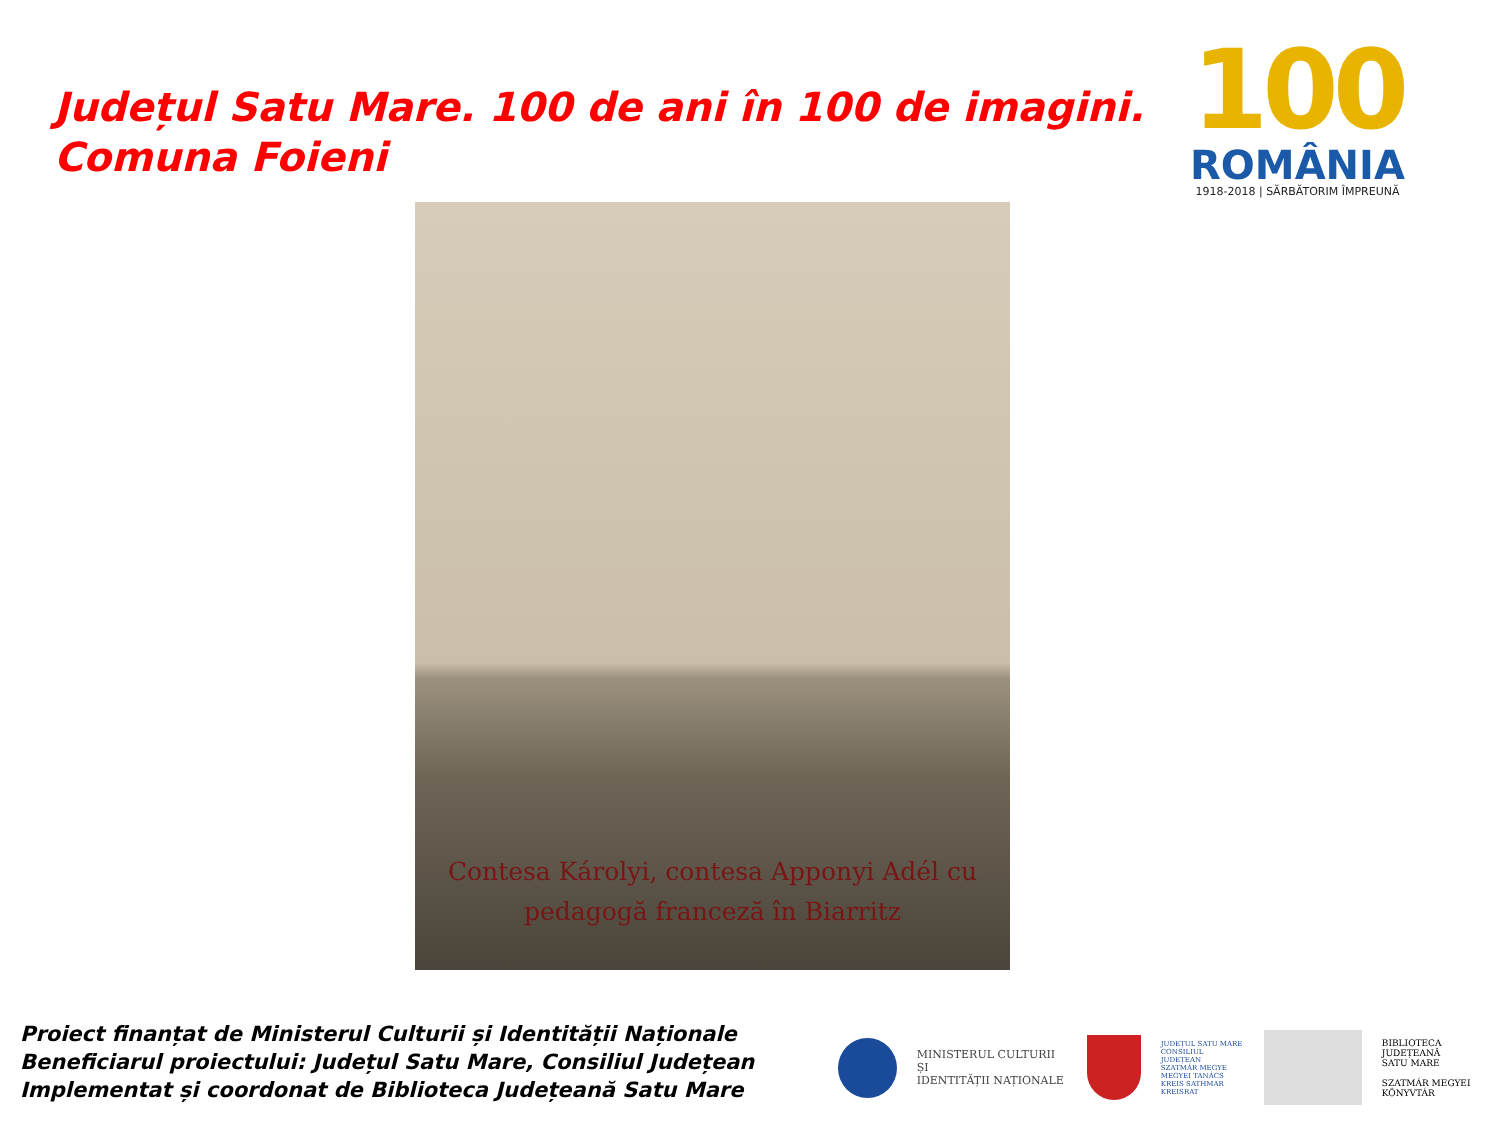Județul Satu Mare. 100 de ani în 100 de imagini.
Comuna Foieni
100
ROMÂNIA
1918-2018 | SĂRBĂTORIM ÎMPREUNĂ
Contesa Károlyi, contesa Apponyi Adél cu
pedagogă franceză în Biarritz
Proiect finanțat de Ministerul Culturii și Identității Naționale
Beneficiarul proiectului: Județul Satu Mare, Consiliul Județean
Implementat și coordonat de Biblioteca Județeană Satu Mare
MINISTERUL CULTURII ȘI
IDENTITĂȚII NAȚIONALE
JUDEȚUL SATU MARE
CONSILIUL JUDEȚEAN
SZATMÁR MEGYE
MEGYEI TANÁCS
KREIS SATHMAR
KREISRAT
BIBLIOTECA JUDEȚEANĂ
SATU MARE
SZATMÁR MEGYEI
KÖNYVTÁR